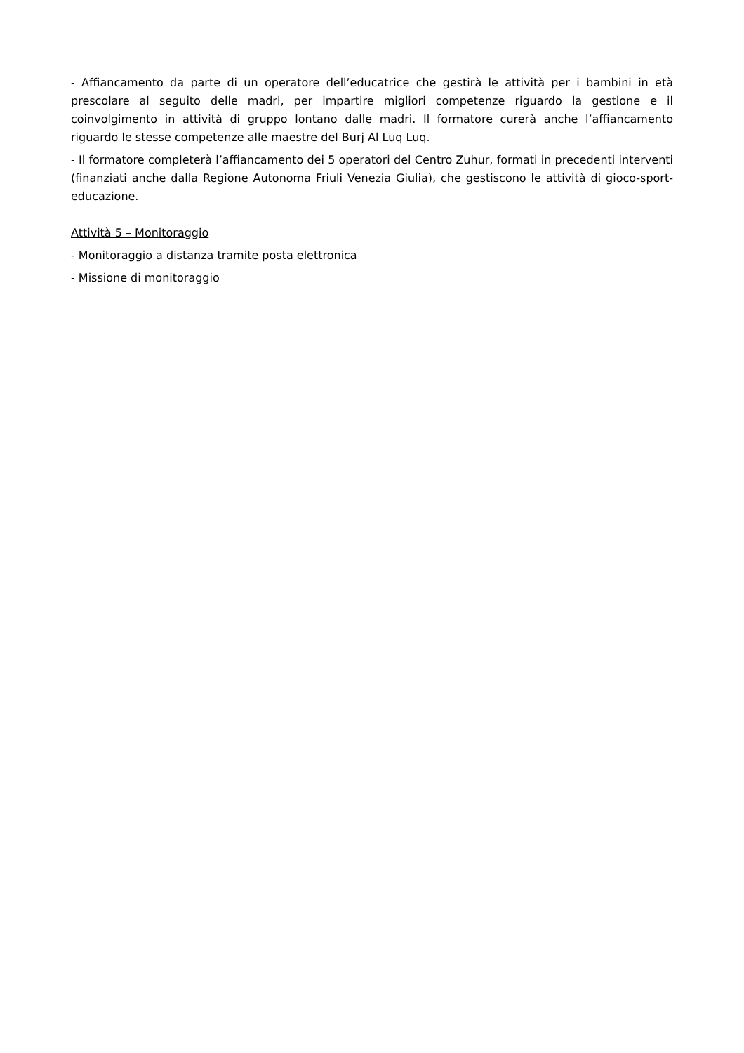- Affiancamento da parte di un operatore dell’educatrice che gestirà le attività per i bambini in età prescolare al seguito delle madri, per impartire migliori competenze riguardo la gestione e il coinvolgimento in attività di gruppo lontano dalle madri. Il formatore curerà anche l’affiancamento riguardo le stesse competenze alle maestre del Burj Al Luq Luq.
- Il formatore completerà l’affiancamento dei 5 operatori del Centro Zuhur, formati in precedenti interventi (finanziati anche dalla Regione Autonoma Friuli Venezia Giulia), che gestiscono le attività di gioco-sport-educazione.
Attività 5 – Monitoraggio
- Monitoraggio a distanza tramite posta elettronica
- Missione di monitoraggio